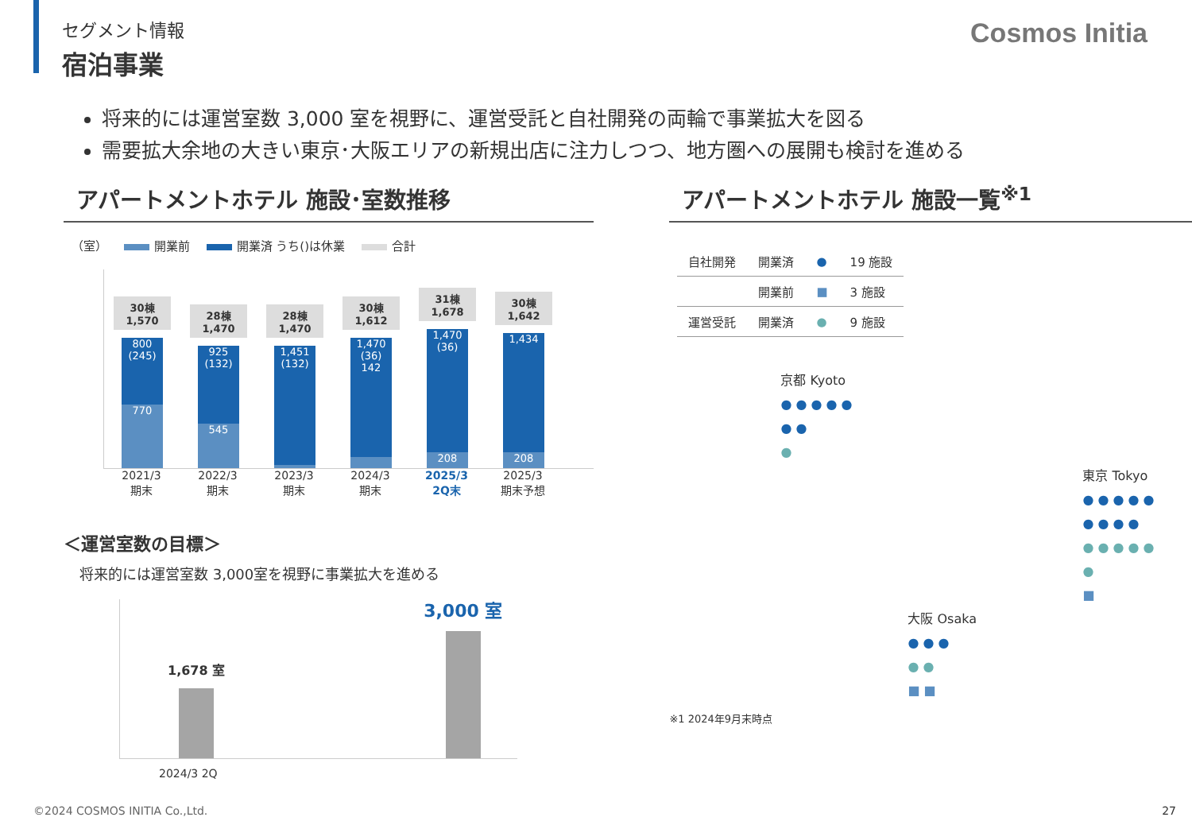Cosmos Initia
セグメント情報
宿泊事業
将来的には運営室数 3,000 室を視野に、運営受託と自社開発の両輪で事業拡大を図る
需要拡大余地の大きい東京･大阪エリアの新規出店に注力しつつ、地方圏への展開も検討を進める
アパートメントホテル 施設･室数推移
（室） 開業前 開業済 うち()は休業 合計
30棟
1,570
800
(245)
770
28棟
1,470
925
(132)
545
28棟
1,470
1,451
(132)
30棟
1,612
1,470
(36)
142
31棟
1,678
1,470
(36)
208
30棟
1,642
1,434
208
2021/3
期末
2022/3
期末
2023/3
期末
2024/3
期末
2025/3
2Q末
2025/3
期末予想
＜運営室数の目標＞
将来的には運営室数 3,000室を視野に事業拡大を進める
1,678 室
3,000 室
2024/3 2Q
アパートメントホテル 施設一覧<sup>※1</sup>
| 自社開発 | 開業済 | ● | 19 施設 |
| | 開業前 | ■ | 3 施設 |
| 運営受託 | 開業済 | ● | 9 施設 |
京都 Kyoto
● ● ● ● ●
● ●
●
東京 Tokyo
● ● ● ● ●
● ● ● ●
● ● ● ● ●
●
■
大阪 Osaka
● ● ●
● ●
■ ■
※1 2024年9月末時点
©2024 COSMOS INITIA Co.,Ltd. 27